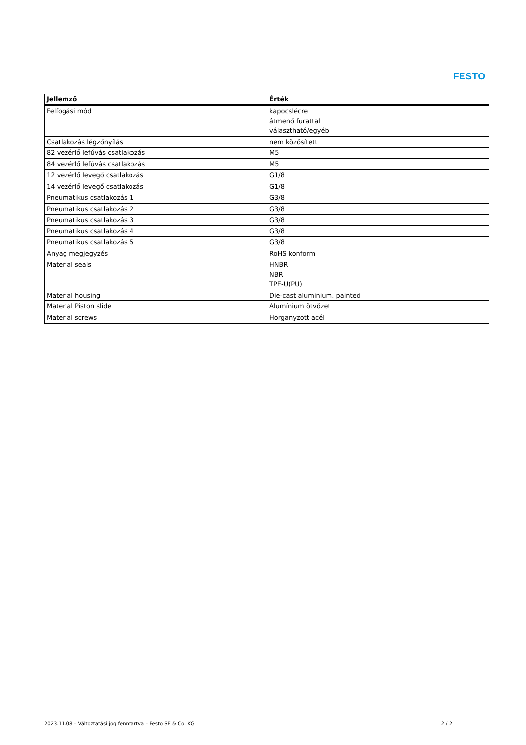FESTO
| Jellemző | Érték |
| --- | --- |
| Felfogási mód | kapocslécre átmenő furattal választható/egyéb |
| Csatlakozás légzőnyílás | nem közösített |
| 82 vezérlő lefúvás csatlakozás | M5 |
| 84 vezérlő lefúvás csatlakozás | M5 |
| 12 vezérlő levegő csatlakozás | G1/8 |
| 14 vezérlő levegő csatlakozás | G1/8 |
| Pneumatikus csatlakozás 1 | G3/8 |
| Pneumatikus csatlakozás 2 | G3/8 |
| Pneumatikus csatlakozás 3 | G3/8 |
| Pneumatikus csatlakozás 4 | G3/8 |
| Pneumatikus csatlakozás 5 | G3/8 |
| Anyag megjegyzés | RoHS konform |
| Material seals | HNBR NBR TPE-U(PU) |
| Material housing | Die-cast aluminium, painted |
| Material Piston slide | Alumínium ötvözet |
| Material screws | Horganyzott acél |
2023.11.08 – Változtatási jog fenntartva – Festo SE & Co. KG 2 / 2